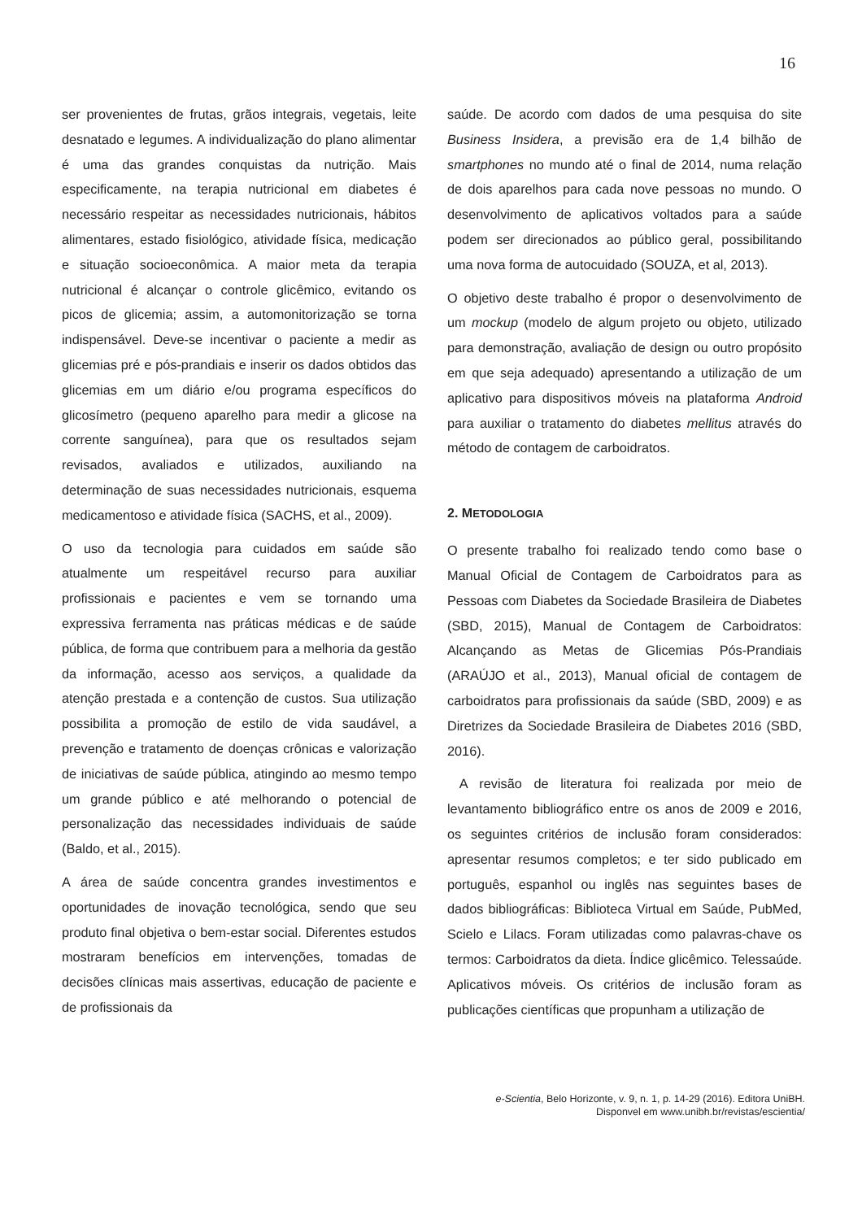16
ser provenientes de frutas, grãos integrais, vegetais, leite desnatado e legumes. A individualização do plano alimentar é uma das grandes conquistas da nutrição. Mais especificamente, na terapia nutricional em diabetes é necessário respeitar as necessidades nutricionais, hábitos alimentares, estado fisiológico, atividade física, medicação e situação socioeconômica. A maior meta da terapia nutricional é alcançar o controle glicêmico, evitando os picos de glicemia; assim, a automonitorização se torna indispensável. Deve-se incentivar o paciente a medir as glicemias pré e pós-prandiais e inserir os dados obtidos das glicemias em um diário e/ou programa específicos do glicosímetro (pequeno aparelho para medir a glicose na corrente sanguínea), para que os resultados sejam revisados, avaliados e utilizados, auxiliando na determinação de suas necessidades nutricionais, esquema medicamentoso e atividade física (SACHS, et al., 2009).
O uso da tecnologia para cuidados em saúde são atualmente um respeitável recurso para auxiliar profissionais e pacientes e vem se tornando uma expressiva ferramenta nas práticas médicas e de saúde pública, de forma que contribuem para a melhoria da gestão da informação, acesso aos serviços, a qualidade da atenção prestada e a contenção de custos. Sua utilização possibilita a promoção de estilo de vida saudável, a prevenção e tratamento de doenças crônicas e valorização de iniciativas de saúde pública, atingindo ao mesmo tempo um grande público e até melhorando o potencial de personalização das necessidades individuais de saúde (Baldo, et al., 2015).
A área de saúde concentra grandes investimentos e oportunidades de inovação tecnológica, sendo que seu produto final objetiva o bem-estar social. Diferentes estudos mostraram benefícios em intervenções, tomadas de decisões clínicas mais assertivas, educação de paciente e de profissionais da
saúde. De acordo com dados de uma pesquisa do site Business Insidera, a previsão era de 1,4 bilhão de smartphones no mundo até o final de 2014, numa relação de dois aparelhos para cada nove pessoas no mundo. O desenvolvimento de aplicativos voltados para a saúde podem ser direcionados ao público geral, possibilitando uma nova forma de autocuidado (SOUZA, et al, 2013).
O objetivo deste trabalho é propor o desenvolvimento de um mockup (modelo de algum projeto ou objeto, utilizado para demonstração, avaliação de design ou outro propósito em que seja adequado) apresentando a utilização de um aplicativo para dispositivos móveis na plataforma Android para auxiliar o tratamento do diabetes mellitus através do método de contagem de carboidratos.
2. METODOLOGIA
O presente trabalho foi realizado tendo como base o Manual Oficial de Contagem de Carboidratos para as Pessoas com Diabetes da Sociedade Brasileira de Diabetes (SBD, 2015), Manual de Contagem de Carboidratos: Alcançando as Metas de Glicemias Pós-Prandiais (ARAÚJO et al., 2013), Manual oficial de contagem de carboidratos para profissionais da saúde (SBD, 2009) e as Diretrizes da Sociedade Brasileira de Diabetes 2016 (SBD, 2016).
A revisão de literatura foi realizada por meio de levantamento bibliográfico entre os anos de 2009 e 2016, os seguintes critérios de inclusão foram considerados: apresentar resumos completos; e ter sido publicado em português, espanhol ou inglês nas seguintes bases de dados bibliográficas: Biblioteca Virtual em Saúde, PubMed, Scielo e Lilacs. Foram utilizadas como palavras-chave os termos: Carboidratos da dieta. Índice glicêmico. Telessaúde. Aplicativos móveis. Os critérios de inclusão foram as publicações científicas que propunham a utilização de
e-Scientia, Belo Horizonte, v. 9, n. 1, p. 14-29 (2016). Editora UniBH.
Disponvel em www.unibh.br/revistas/escientia/